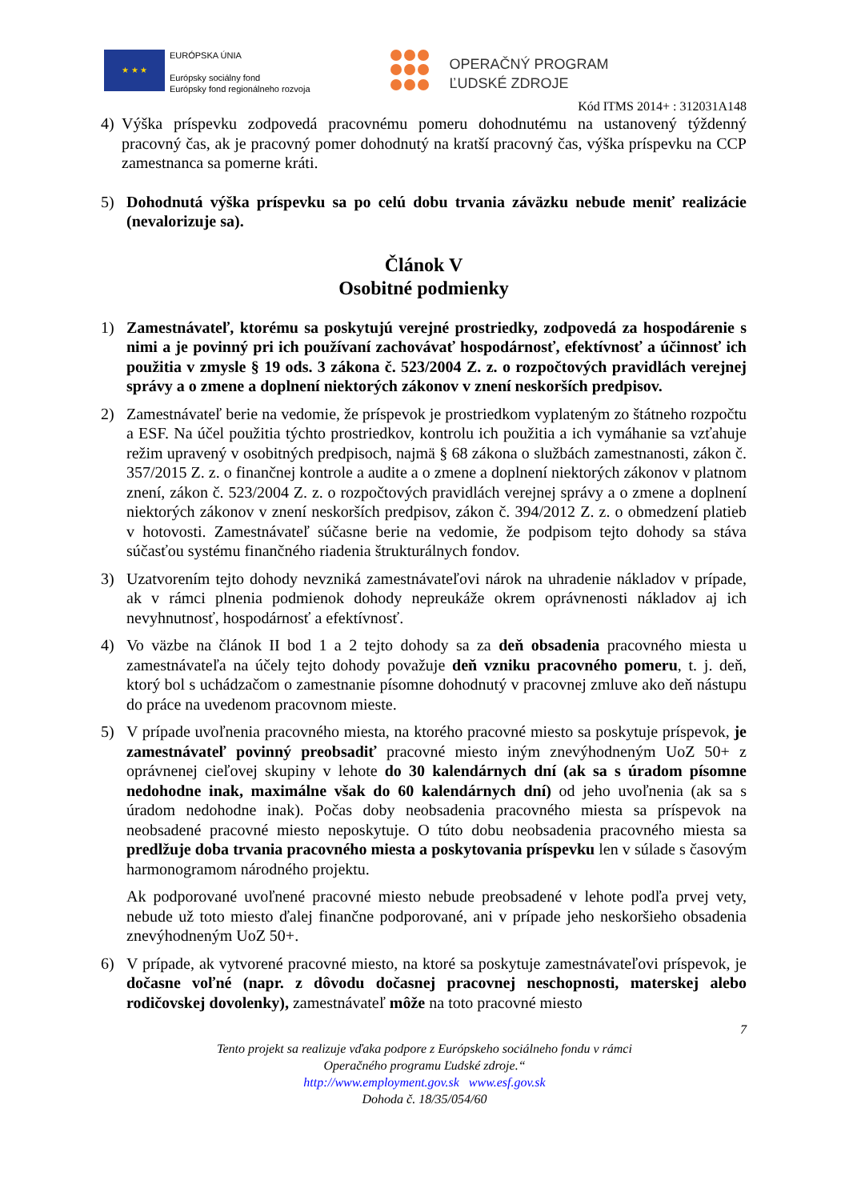★ ★ ★
EURÓPSKA ÚNIA
Európsky sociálny fond
Európsky fond regionálneho rozvoja
OPERAČNÝ PROGRAM
ĽUDSKÉ ZDROJE
Kód ITMS 2014+ : 312031A148
4) Výška príspevku zodpovedá pracovnému pomeru dohodnutému na ustanovený týždenný pracovný čas, ak je pracovný pomer dohodnutý na kratší pracovný čas, výška príspevku na CCP zamestnanca sa pomerne kráti.
5) Dohodnutá výška príspevku sa po celú dobu trvania záväzku nebude meniť realizácie (nevalorizuje sa).
Článok V
Osobitné podmienky
1) Zamestnávateľ, ktorému sa poskytujú verejné prostriedky, zodpovedá za hospodárenie s nimi a je povinný pri ich používaní zachovávať hospodárnosť, efektívnosť a účinnosť ich použitia v zmysle § 19 ods. 3 zákona č. 523/2004 Z. z. o rozpočtových pravidlách verejnej správy a o zmene a doplnení niektorých zákonov v znení neskorších predpisov.
2) Zamestnávateľ berie na vedomie, že príspevok je prostriedkom vyplateným zo štátneho rozpočtu a ESF. Na účel použitia týchto prostriedkov, kontrolu ich použitia a ich vymáhanie sa vzťahuje režim upravený v osobitných predpisoch, najmä § 68 zákona o službách zamestnanosti, zákon č. 357/2015 Z. z. o finančnej kontrole a audite a o zmene a doplnení niektorých zákonov v platnom znení, zákon č. 523/2004 Z. z. o rozpočtových pravidlách verejnej správy a o zmene a doplnení niektorých zákonov v znení neskorších predpisov, zákon č. 394/2012 Z. z. o obmedzení platieb v hotovosti. Zamestnávateľ súčasne berie na vedomie, že podpisom tejto dohody sa stáva súčasťou systému finančného riadenia štrukturálnych fondov.
3) Uzatvorením tejto dohody nevzniká zamestnávateľovi nárok na uhradenie nákladov v prípade, ak v rámci plnenia podmienok dohody nepreukáže okrem oprávnenosti nákladov aj ich nevyhnutnosť, hospodárnosť a efektívnosť.
4) Vo väzbe na článok II bod 1 a 2 tejto dohody sa za deň obsadenia pracovného miesta u zamestnávateľa na účely tejto dohody považuje deň vzniku pracovného pomeru, t. j. deň, ktorý bol s uchádzačom o zamestnanie písomne dohodnutý v pracovnej zmluve ako deň nástupu do práce na uvedenom pracovnom mieste.
5) V prípade uvoľnenia pracovného miesta, na ktorého pracovné miesto sa poskytuje príspevok, je zamestnávateľ povinný preobsadiť pracovné miesto iným znevýhodneným UoZ 50+ z oprávnenej cieľovej skupiny v lehote do 30 kalendárnych dní (ak sa s úradom písomne nedohodne inak, maximálne však do 60 kalendárnych dní) od jeho uvoľnenia (ak sa s úradom nedohodne inak). Počas doby neobsadenia pracovného miesta sa príspevok na neobsadené pracovné miesto neposkytuje. O túto dobu neobsadenia pracovného miesta sa predlžuje doba trvania pracovného miesta a poskytovania príspevku len v súlade s časovým harmonogramom národného projektu.
Ak podporované uvoľnené pracovné miesto nebude preobsadené v lehote podľa prvej vety, nebude už toto miesto ďalej finančne podporované, ani v prípade jeho neskoršieho obsadenia znevýhodneným UoZ 50+.
6) V prípade, ak vytvorené pracovné miesto, na ktoré sa poskytuje zamestnávateľovi príspevok, je dočasne voľné (napr. z dôvodu dočasnej pracovnej neschopnosti, materskej alebo rodičovskej dovolenky), zamestnávateľ môže na toto pracovné miesto
7
Tento projekt sa realizuje vďaka podpore z Európskeho sociálneho fondu v rámci
Operačného programu Ľudské zdroje.“
http://www.employment.gov.sk www.esf.gov.sk
Dohoda č. 18/35/054/60